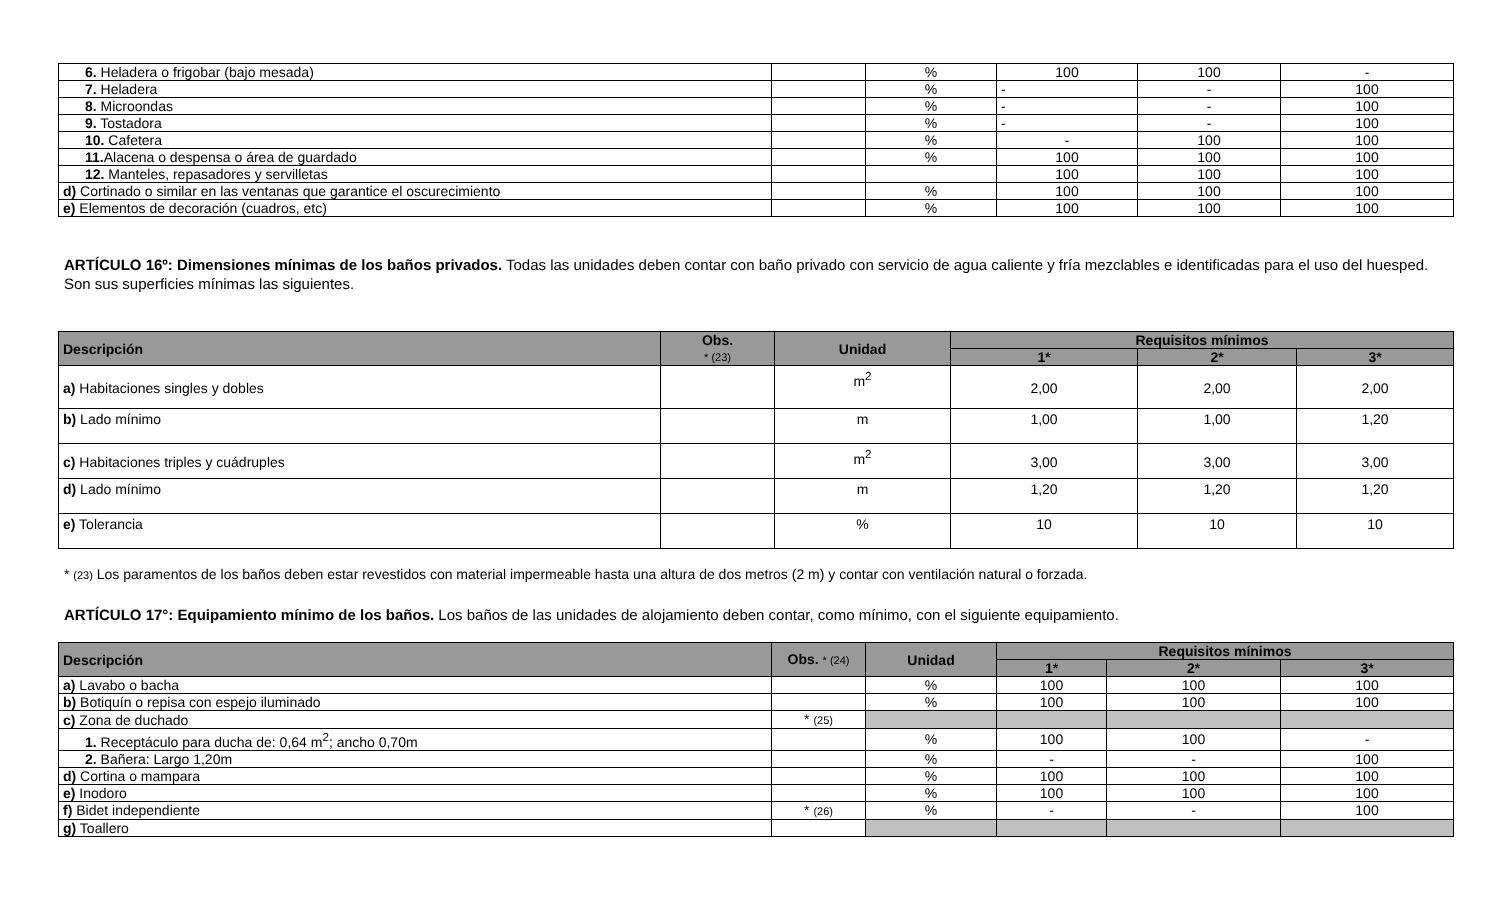| 6. Heladera o frigobar (bajo mesada) | | % | 100 | 100 | - |
| 7. Heladera | | % | - | - | 100 |
| 8. Microondas | | % | - | - | 100 |
| 9. Tostadora | | % | - | - | 100 |
| 10. Cafetera | | % | - | 100 | 100 |
| 11. Alacena o despensa o área de guardado | | % | 100 | 100 | 100 |
| 12. Manteles, repasadores y servilletas | | | 100 | 100 | 100 |
| d) Cortinado o similar en las ventanas que garantice el oscurecimiento | | % | 100 | 100 | 100 |
| e) Elementos de decoración (cuadros, etc) | | % | 100 | 100 | 100 |
ARTÍCULO 16º: Dimensiones mínimas de los baños privados. Todas las unidades deben contar con baño privado con servicio de agua caliente y fría mezclables e identificadas para el uso del huesped. Son sus superficies mínimas las siguientes.
| Descripción | Obs. * (23) | Unidad | Requisitos mínimos | | |
| --- | --- | --- | --- | --- | --- |
| | | | 1* | 2* | 3* |
| a) Habitaciones singles y dobles | | m<sup>2</sup> | 2,00 | 2,00 | 2,00 |
| b) Lado mínimo | | m | 1,00 | 1,00 | 1,20 |
| c) Habitaciones triples y cuádruples | | m<sup>2</sup> | 3,00 | 3,00 | 3,00 |
| d) Lado mínimo | | m | 1,20 | 1,20 | 1,20 |
| e) Tolerancia | | % | 10 | 10 | 10 |
* (23) Los paramentos de los baños deben estar revestidos con material impermeable hasta una altura de dos metros (2 m) y contar con ventilación natural o forzada.
ARTÍCULO 17°: Equipamiento mínimo de los baños. Los baños de las unidades de alojamiento deben contar, como mínimo, con el siguiente equipamiento.
| Descripción | Obs. * (24) | Unidad | Requisitos mínimos | | |
| --- | --- | --- | --- | --- | --- |
| | | | 1* | 2* | 3* |
| a) Lavabo o bacha | | % | 100 | 100 | 100 |
| b) Botiquín o repisa con espejo iluminado | | % | 100 | 100 | 100 |
| c) Zona de duchado | * (25) | | | | |
| 1. Receptáculo para ducha de: 0,64 m<sup>2</sup>; ancho 0,70m | | % | 100 | 100 | - |
| 2. Bañera: Largo 1,20m | | % | - | - | 100 |
| d) Cortina o mampara | | % | 100 | 100 | 100 |
| e) Inodoro | | % | 100 | 100 | 100 |
| f) Bidet independiente | * (26) | % | - | - | 100 |
| g) Toallero | | | | | |